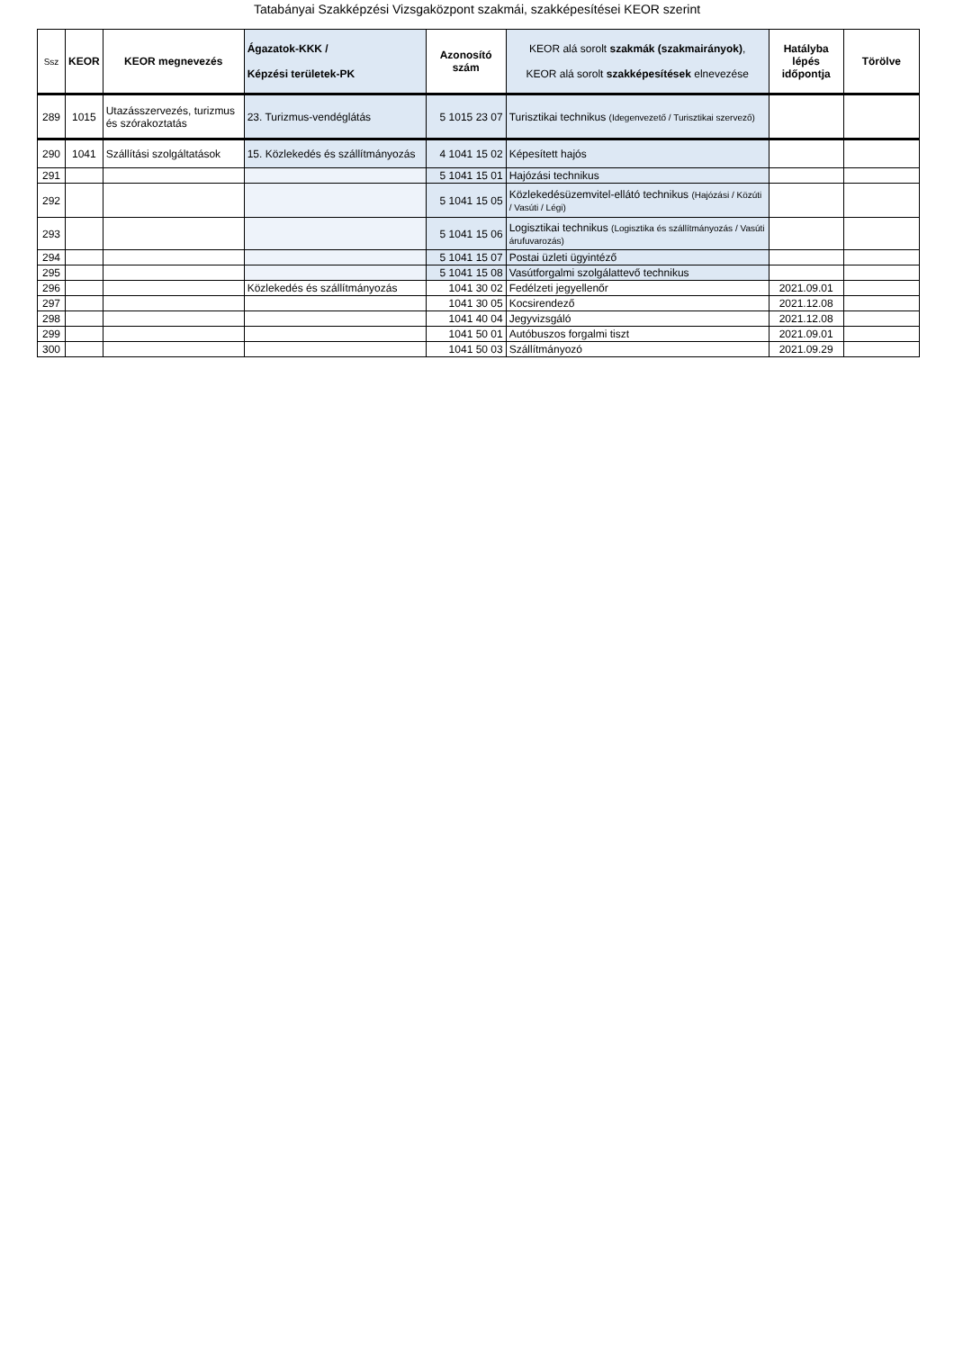Tatabányai Szakképzési Vizsgaközpont szakmái, szakképesítései KEOR szerint
| Ssz | KEOR | KEOR megnevezés | Ágazatok-KKK / Képzési területek-PK | Azonosító szám | KEOR alá sorolt szakmák (szakmairányok) , KEOR alá sorolt szakképesítések elnevezése | Hatályba lépés időpontja | Törölve |
| --- | --- | --- | --- | --- | --- | --- | --- |
| 289 | 1015 | Utazásszervezés, turizmus és szórakoztatás | 23. Turizmus-vendéglátás | 5 1015 23 07 | Turisztikai technikus (Idegenvezető / Turisztikai szervező) | | |
| 290 | 1041 | Szállítási szolgáltatások | 15. Közlekedés és szállítmányozás | 4 1041 15 02 | Képesített hajós | | |
| 291 | | | | 5 1041 15 01 | Hajózási technikus | | |
| 292 | | | | 5 1041 15 05 | Közlekedésüzemvitel-ellátó technikus (Hajózási / Közúti / Vasúti / Légi) | | |
| 293 | | | | 5 1041 15 06 | Logisztikai technikus (Logisztika és szállítmányozás / Vasúti árufuvarozás) | | |
| 294 | | | | 5 1041 15 07 | Postai üzleti ügyintéző | | |
| 295 | | | | 5 1041 15 08 | Vasútforgalmi szolgálattevő technikus | | |
| 296 | | | Közlekedés és szállítmányozás | 1041 30 02 | Fedélzeti jegyellenőr | 2021.09.01 | |
| 297 | | | | 1041 30 05 | Kocsirendező | 2021.12.08 | |
| 298 | | | | 1041 40 04 | Jegyvizsgáló | 2021.12.08 | |
| 299 | | | | 1041 50 01 | Autóbuszos forgalmi tiszt | 2021.09.01 | |
| 300 | | | | 1041 50 03 | Szállítmányozó | 2021.09.29 | |